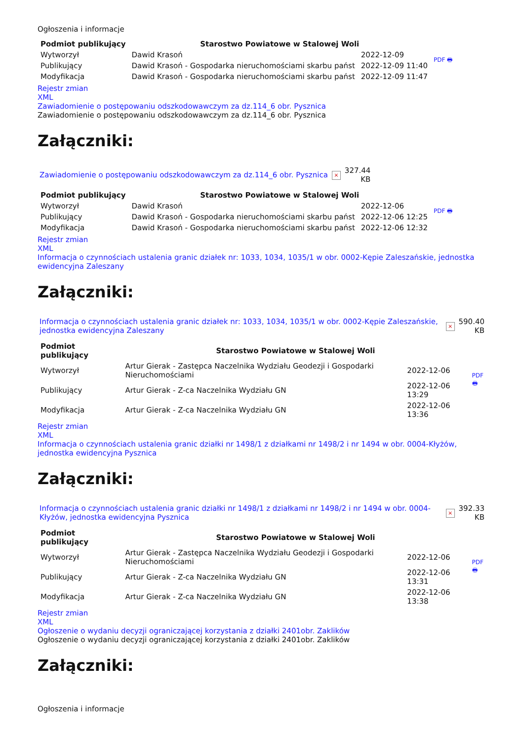Ogłoszenia i informacje
| Podmiot publikujący | Starostwo Powiatowe w Stalowej Woli | | PDF 🖶 |
| Wytworzył | Dawid Krasoń | 2022-12-09 | |
| Publikujący | Dawid Krasoń - Gospodarka nieruchomościami skarbu państ | 2022-12-09 11:40 | |
| Modyfikacja | Dawid Krasoń - Gospodarka nieruchomościami skarbu państ | 2022-12-09 11:47 | |
Rejestr zmian
XML
Zawiadomienie o postępowaniu odszkodowawczym za dz.114_6 obr. Pysznica
Zawiadomienie o postępowaniu odszkodowawczym za dz.114_6 obr. Pysznica
Załączniki:
| Zawiadomienie o postępowaniu odszkodowawczym za dz.114_6 obr. Pysznica | × | 327.44 KB |
| Podmiot publikujący | Starostwo Powiatowe w Stalowej Woli | | PDF 🖶 |
| Wytworzył | Dawid Krasoń | 2022-12-06 | |
| Publikujący | Dawid Krasoń - Gospodarka nieruchomościami skarbu państ | 2022-12-06 12:25 | |
| Modyfikacja | Dawid Krasoń - Gospodarka nieruchomościami skarbu państ | 2022-12-06 12:32 | |
Rejestr zmian
XML
Informacja o czynnościach ustalenia granic działek nr: 1033, 1034, 1035/1 w obr. 0002-Kępie Zaleszańskie, jednostka ewidencyjna Zaleszany
Załączniki:
| Informacja o czynnościach ustalenia granic działek nr: 1033, 1034, 1035/1 w obr. 0002-Kępie Zaleszańskie, jednostka ewidencyjna Zaleszany | × | 590.40 KB |
| Podmiot publikujący | Starostwo Powiatowe w Stalowej Woli | | PDF 🖶 |
| Wytworzył | Artur Gierak - Zastępca Naczelnika Wydziału Geodezji i Gospodarki Nieruchomościami | 2022-12-06 | |
| Publikujący | Artur Gierak - Z-ca Naczelnika Wydziału GN | 2022-12-06 13:29 | |
| Modyfikacja | Artur Gierak - Z-ca Naczelnika Wydziału GN | 2022-12-06 13:36 | |
Rejestr zmian
XML
Informacja o czynnościach ustalenia granic działki nr 1498/1 z działkami nr 1498/2 i nr 1494 w obr. 0004-Kłyżów, jednostka ewidencyjna Pysznica
Załączniki:
| Informacja o czynnościach ustalenia granic działki nr 1498/1 z działkami nr 1498/2 i nr 1494 w obr. 0004-Kłyżów, jednostka ewidencyjna Pysznica | × | 392.33 KB |
| Podmiot publikujący | Starostwo Powiatowe w Stalowej Woli | | PDF 🖶 |
| Wytworzył | Artur Gierak - Zastępca Naczelnika Wydziału Geodezji i Gospodarki Nieruchomościami | 2022-12-06 | |
| Publikujący | Artur Gierak - Z-ca Naczelnika Wydziału GN | 2022-12-06 13:31 | |
| Modyfikacja | Artur Gierak - Z-ca Naczelnika Wydziału GN | 2022-12-06 13:38 | |
Rejestr zmian
XML
Ogłoszenie o wydaniu decyzji ograniczającej korzystania z działki 2401obr. Zaklików
Ogłoszenie o wydaniu decyzji ograniczającej korzystania z działki 2401obr. Zaklików
Załączniki:
Ogłoszenia i informacje